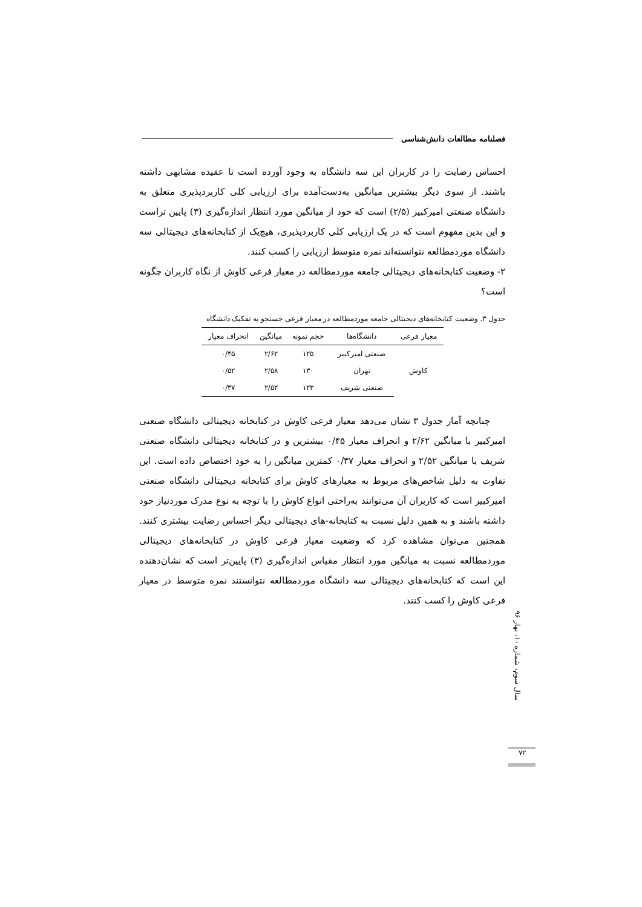فصلنامه مطالعات دانش‌شناسی
احساس رضایت را در کاربران این سه دانشگاه به وجود آورده است تا عقیده مشابهی داشته باشند. از سوی دیگر بیشترین میانگین به‌دست‌آمده برای ارزیابی کلی کاربردپذیری متعلق به دانشگاه صنعتی امیرکبیر (۲/۵) است که خود از میانگین مورد انتظار اندازه‌گیری (۳) پایین تراست و این بدین مفهوم است که در یک ارزیابی کلی کاربردپذیری، هیچ‌یک از کتابخانه‌های دیجیتالی سه دانشگاه موردمطالعه نتوانسته‌اند نمره متوسط ارزیابی را کسب کنند.
۲- وضعیت کتابخانه‌های دیجیتالی جامعه موردمطالعه در معیار فرعی کاوش از نگاه کاربران چگونه است؟
جدول ۳. وضعیت کتابخانه‌های دیجیتالی جامعه موردمطالعه در معیار فرعی جستجو به تفکیک دانشگاه
| معیار فرعی | دانشگاه‌ها | حجم نمونه | میانگین | انحراف معیار |
| --- | --- | --- | --- | --- |
| کاوش | صنعتی امیرکبیر | ۱۲۵ | ۲/۶۲ | ۰/۴۵ |
| | تهران | ۱۳۰ | ۲/۵۸ | ۰/۵۲ |
| | صنعتی شریف | ۱۲۳ | ۲/۵۲ | ۰/۳۷ |
چنانچه آمار جدول ۳ نشان می‌دهد معیار فرعی کاوش در کتابخانه دیجیتالی دانشگاه صنعتی امیرکبیر با میانگین ۲/۶۲ و انحراف معیار ۰/۴۵ بیشترین و در کتابخانه دیجیتالی دانشگاه صنعتی شریف با میانگین ۲/۵۲ و انحراف معیار ۰/۳۷ کمترین میانگین را به خود اختصاص داده است. این تفاوت به دلیل شاخص‌های مربوط به معیارهای کاوش برای کتابخانه دیجیتالی دانشگاه صنعتی امیرکبیر است که کاربران آن می‌توانند به‌راحتی انواع کاوش را با توجه به نوع مدرک موردنیاز خود داشته باشند و به همین دلیل نسبت به کتابخانه-های دیجیتالی دیگر احساس رضایت بیشتری کنند. همچنین می‌توان مشاهده کرد که وضعیت معیار فرعی کاوش در کتابخانه‌های دیجیتالی موردمطالعه نسبت به میانگین مورد انتظار مقیاس اندازه‌گیری (۳) پایین‌تر است که نشان‌دهنده این است که کتابخانه‌های دیجیتالی سه دانشگاه موردمطالعه نتوانستند نمره متوسط در معیار فرعی کاوش را کسب کنند.
سال سوم، شماره ۱۰، بهار ۹۶
۷۲